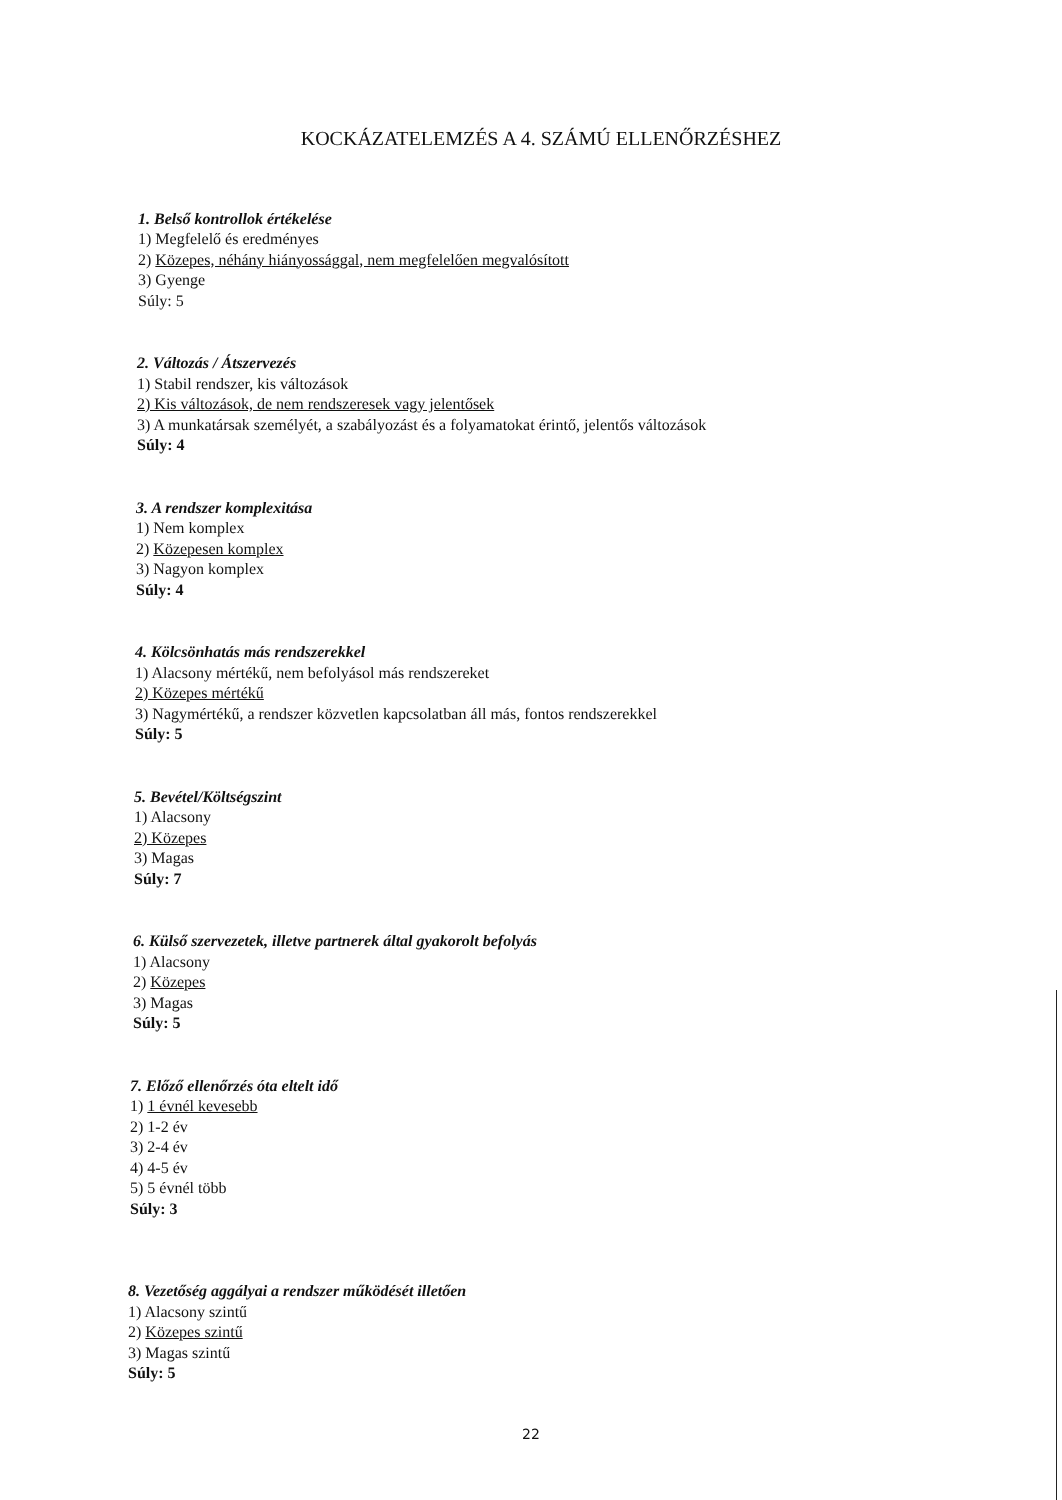KOCKÁZATELEMZÉS A 4. SZÁMÚ ELLENŐRZÉSHEZ
1. Belső kontrollok értékelése
1) Megfelelő és eredményes
2) Közepes, néhány hiányossággal, nem megfelelően megvalósított
3) Gyenge
Súly: 5
2. Változás / Átszervezés
1) Stabil rendszer, kis változások
2) Kis változások, de nem rendszeresek vagy jelentősek
3) A munkatársak személyét, a szabályozást és a folyamatokat érintő, jelentős változások
Súly: 4
3. A rendszer komplexitása
1) Nem komplex
2) Közepesen komplex
3) Nagyon komplex
Súly: 4
4. Kölcsönhatás más rendszerekkel
1) Alacsony mértékű, nem befolyásol más rendszereket
2) Közepes mértékű
3) Nagymértékű, a rendszer közvetlen kapcsolatban áll más, fontos rendszerekkel
Súly: 5
5. Bevétel/Költségszint
1) Alacsony
2) Közepes
3) Magas
Súly: 7
6. Külső szervezetek, illetve partnerek által gyakorolt befolyás
1) Alacsony
2) Közepes
3) Magas
Súly: 5
7. Előző ellenőrzés óta eltelt idő
1) 1 évnél kevesebb
2) 1-2 év
3) 2-4 év
4) 4-5 év
5) 5 évnél több
Súly: 3
8. Vezetőség aggályai a rendszer működését illetően
1) Alacsony szintű
2) Közepes szintű
3) Magas szintű
Súly: 5
22